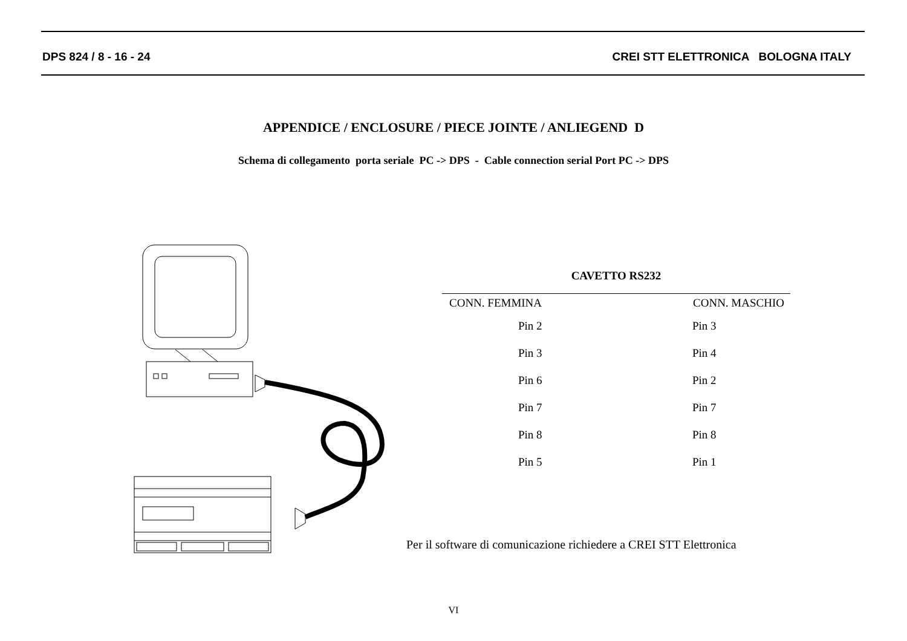DPS 824 / 8 - 16 - 24 CREI STT ELETTRONICA BOLOGNA ITALY
APPENDICE / ENCLOSURE / PIECE JOINTE / ANLIEGEND D
Schema di collegamento porta seriale PC -> DPS - Cable connection serial Port PC -> DPS
CAVETTO RS232
| CONN. FEMMINA | CONN. MASCHIO |
| --- | --- |
| Pin 2 | Pin 3 |
| Pin 3 | Pin 4 |
| Pin 6 | Pin 2 |
| Pin 7 | Pin 7 |
| Pin 8 | Pin 8 |
| Pin 5 | Pin 1 |
Per il software di comunicazione richiedere a CREI STT Elettronica
VI